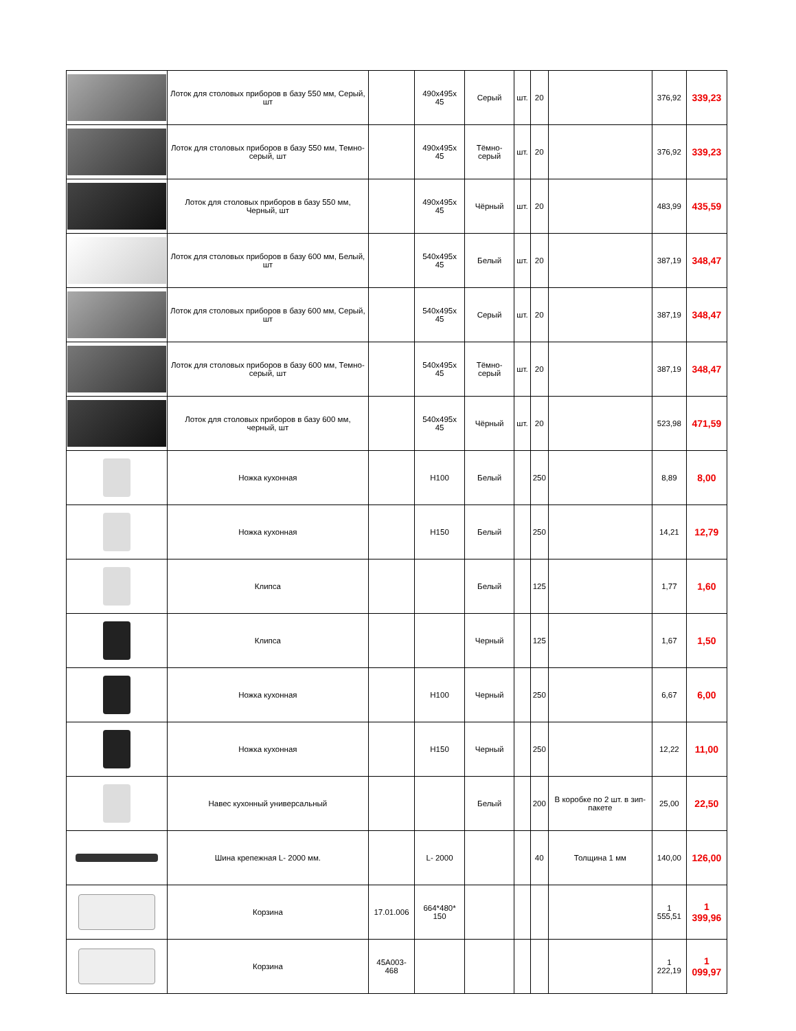| | Лоток для столовых приборов в базу 550 мм, Серый, шт | | 490x495x 45 | Серый | шт. | 20 | | 376,92 | 339,23 |
| | Лоток для столовых приборов в базу 550 мм, Темно-серый, шт | | 490x495x 45 | Тёмно-серый | шт. | 20 | | 376,92 | 339,23 |
| | Лоток для столовых приборов в базу 550 мм, Черный, шт | | 490x495x 45 | Чёрный | шт. | 20 | | 483,99 | 435,59 |
| | Лоток для столовых приборов в базу 600 мм, Белый, шт | | 540x495x 45 | Белый | шт. | 20 | | 387,19 | 348,47 |
| | Лоток для столовых приборов в базу 600 мм, Серый, шт | | 540x495x 45 | Серый | шт. | 20 | | 387,19 | 348,47 |
| | Лоток для столовых приборов в базу 600 мм, Темно-серый, шт | | 540x495x 45 | Тёмно-серый | шт. | 20 | | 387,19 | 348,47 |
| | Лоток для столовых приборов в базу 600 мм, черный, шт | | 540x495x 45 | Чёрный | шт. | 20 | | 523,98 | 471,59 |
| | Ножка кухонная | | H100 | Белый | | 250 | | 8,89 | 8,00 |
| | Ножка кухонная | | H150 | Белый | | 250 | | 14,21 | 12,79 |
| | Клипса | | | Белый | | 125 | | 1,77 | 1,60 |
| | Клипса | | | Черный | | 125 | | 1,67 | 1,50 |
| | Ножка кухонная | | H100 | Черный | | 250 | | 6,67 | 6,00 |
| | Ножка кухонная | | H150 | Черный | | 250 | | 12,22 | 11,00 |
| | Навес кухонный универсальный | | | Белый | | 200 | В коробке по 2 шт. в зип-пакете | 25,00 | 22,50 |
| | Шина крепежная L- 2000 мм. | | L- 2000 | | | 40 | Толщина 1 мм | 140,00 | 126,00 |
| | Корзина | 17.01.006 | 664*480* 150 | | | | | 1 555,51 | 1 399,96 |
| | Корзина | 45A003-468 | | | | | | 1 222,19 | 1 099,97 |